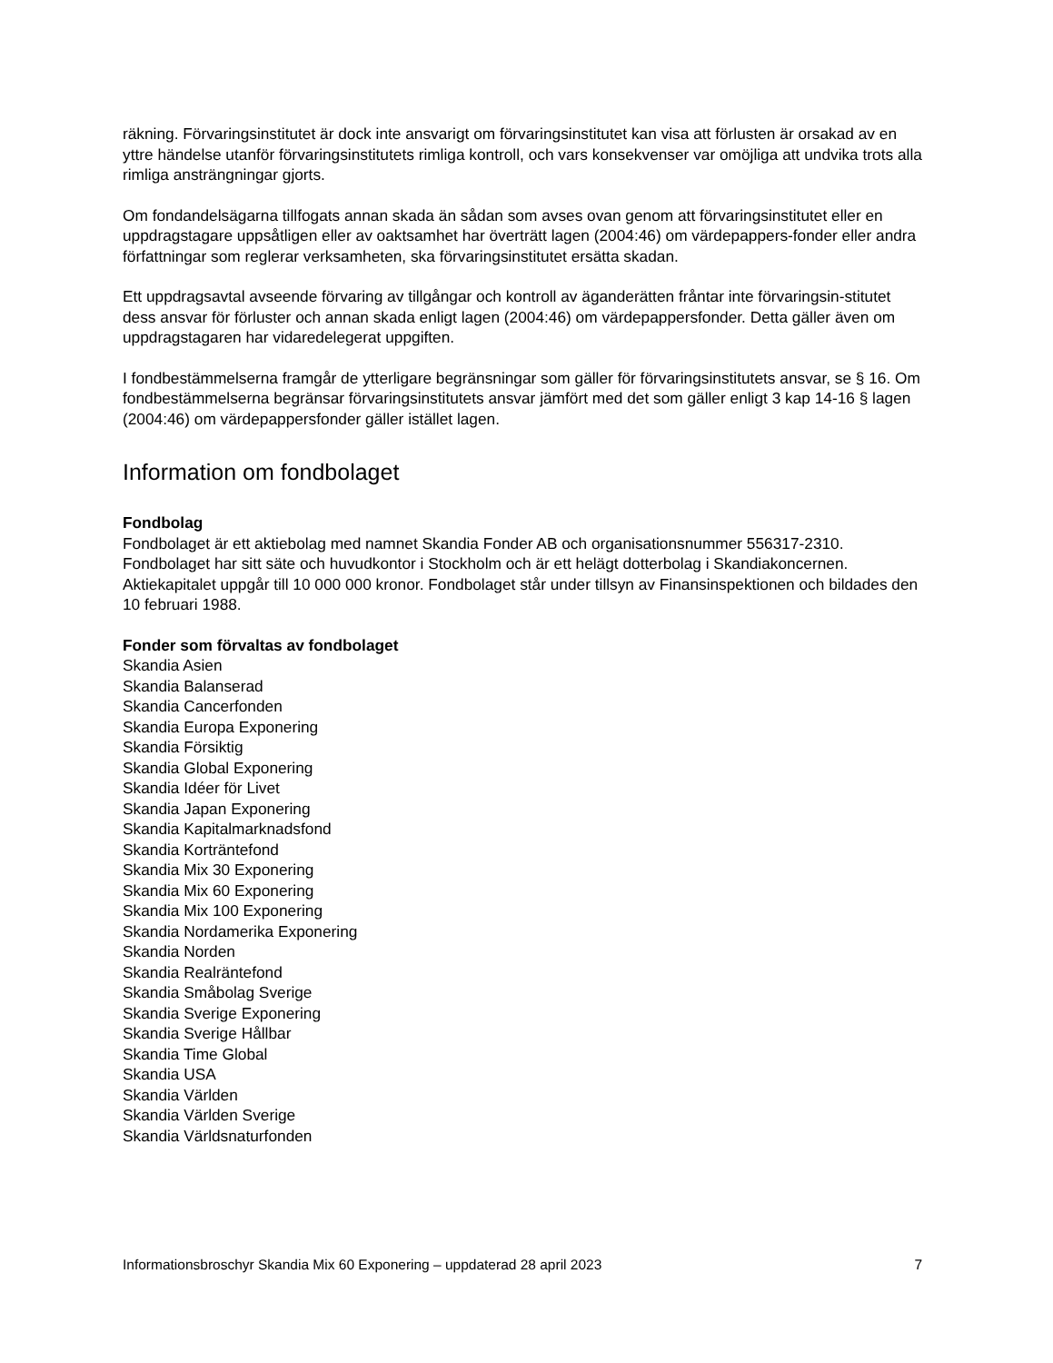räkning. Förvaringsinstitutet är dock inte ansvarigt om förvaringsinstitutet kan visa att förlusten är orsakad av en yttre händelse utanför förvaringsinstitutets rimliga kontroll, och vars konsekvenser var omöjliga att undvika trots alla rimliga ansträngningar gjorts.
Om fondandelsägarna tillfogats annan skada än sådan som avses ovan genom att förvaringsinstitutet eller en uppdragstagare uppsåtligen eller av oaktsamhet har överträtt lagen (2004:46) om värdepappers-fonder eller andra författningar som reglerar verksamheten, ska förvaringsinstitutet ersätta skadan.
Ett uppdragsavtal avseende förvaring av tillgångar och kontroll av äganderätten fråntar inte förvaringsin-stitutet dess ansvar för förluster och annan skada enligt lagen (2004:46) om värdepappersfonder. Detta gäller även om uppdragstagaren har vidaredelegerat uppgiften.
I fondbestämmelserna framgår de ytterligare begränsningar som gäller för förvaringsinstitutets ansvar, se § 16. Om fondbestämmelserna begränsar förvaringsinstitutets ansvar jämfört med det som gäller enligt 3 kap 14-16 § lagen (2004:46) om värdepappersfonder gäller istället lagen.
Information om fondbolaget
Fondbolag
Fondbolaget är ett aktiebolag med namnet Skandia Fonder AB och organisationsnummer 556317-2310. Fondbolaget har sitt säte och huvudkontor i Stockholm och är ett helägt dotterbolag i Skandiakoncernen. Aktiekapitalet uppgår till 10 000 000 kronor. Fondbolaget står under tillsyn av Finansinspektionen och bildades den 10 februari 1988.
Fonder som förvaltas av fondbolaget
Skandia Asien
Skandia Balanserad
Skandia Cancerfonden
Skandia Europa Exponering
Skandia Försiktig
Skandia Global Exponering
Skandia Idéer för Livet
Skandia Japan Exponering
Skandia Kapitalmarknadsfond
Skandia Korträntefond
Skandia Mix 30 Exponering
Skandia Mix 60 Exponering
Skandia Mix 100 Exponering
Skandia Nordamerika Exponering
Skandia Norden
Skandia Realräntefond
Skandia Småbolag Sverige
Skandia Sverige Exponering
Skandia Sverige Hållbar
Skandia Time Global
Skandia USA
Skandia Världen
Skandia Världen Sverige
Skandia Världsnaturfonden
Informationsbroschyr Skandia Mix 60 Exponering – uppdaterad 28 april 2023 7